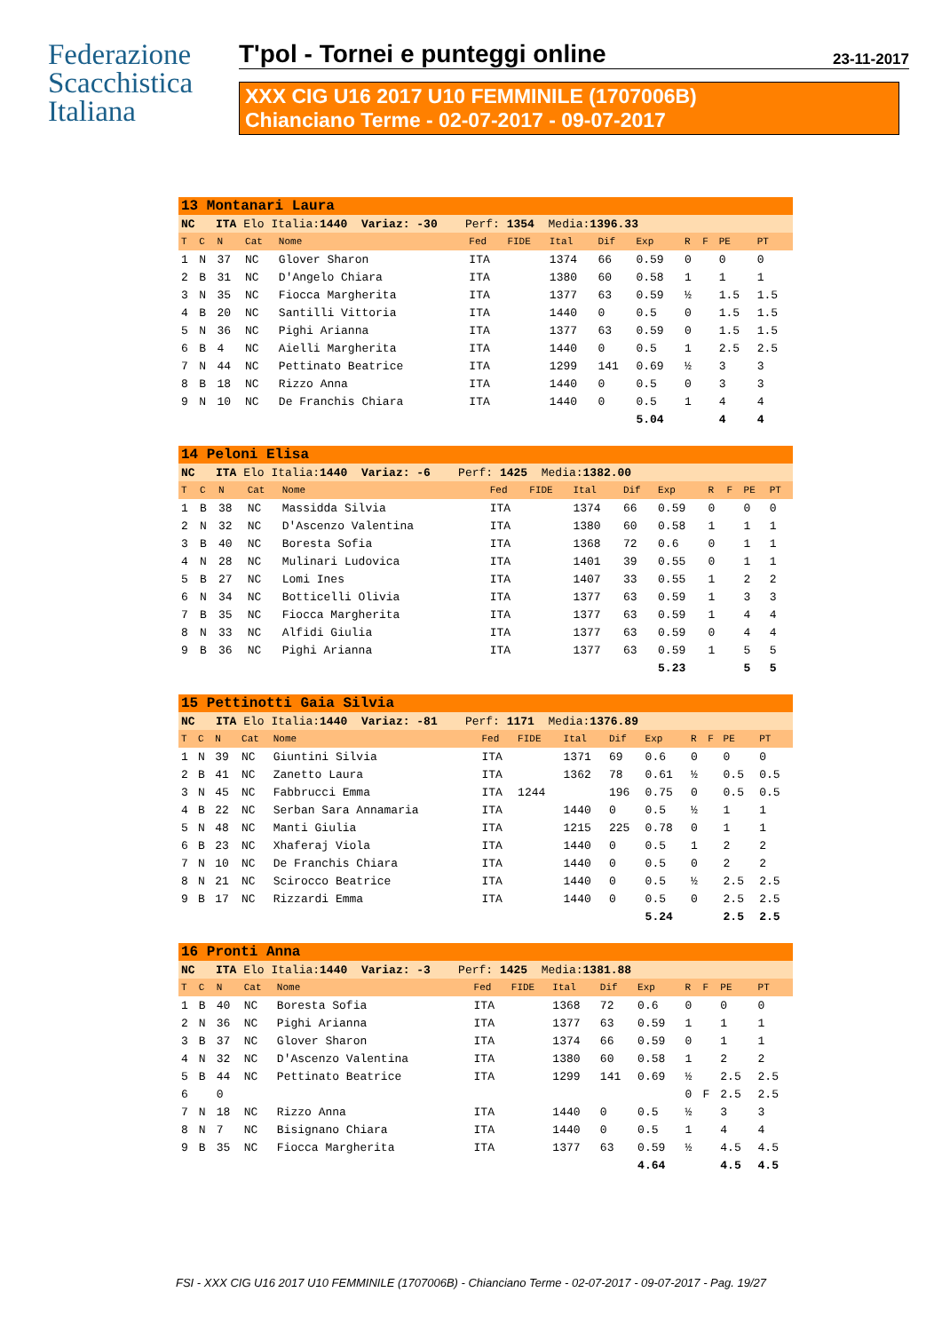Federazione
Scacchistica
Italiana
T'pol - Tornei e punteggi online 23-11-2017
XXX CIG U16 2017 U10 FEMMINILE (1707006B)
Chianciano Terme - 02-07-2017 - 09-07-2017
| 13 Montanari Laura | | | | | | | | | | | | | |
| NC ITA Elo Italia: 1440 Variaz: -30 Perf: 1354 Media: 1396.33 | | | | | | | | | | | | | |
| T | C | N | Cat | Nome | Fed | FIDE | Ital | Dif | Exp | R | F | PE | PT |
| 1 | N | 37 | NC | Glover Sharon | ITA | | 1374 | 66 | 0.59 | 0 | | 0 | 0 |
| 2 | B | 31 | NC | D'Angelo Chiara | ITA | | 1380 | 60 | 0.58 | 1 | | 1 | 1 |
| 3 | N | 35 | NC | Fiocca Margherita | ITA | | 1377 | 63 | 0.59 | ½ | | 1.5 | 1.5 |
| 4 | B | 20 | NC | Santilli Vittoria | ITA | | 1440 | 0 | 0.5 | 0 | | 1.5 | 1.5 |
| 5 | N | 36 | NC | Pighi Arianna | ITA | | 1377 | 63 | 0.59 | 0 | | 1.5 | 1.5 |
| 6 | B | 4 | NC | Aielli Margherita | ITA | | 1440 | 0 | 0.5 | 1 | | 2.5 | 2.5 |
| 7 | N | 44 | NC | Pettinato Beatrice | ITA | | 1299 | 141 | 0.69 | ½ | | 3 | 3 |
| 8 | B | 18 | NC | Rizzo Anna | ITA | | 1440 | 0 | 0.5 | 0 | | 3 | 3 |
| 9 | N | 10 | NC | De Franchis Chiara | ITA | | 1440 | 0 | 0.5 | 1 | | 4 | 4 |
| | | | | | | | | | 5.04 | | | 4 | 4 |
| 14 Peloni Elisa | | | | | | | | | | | | | |
| NC ITA Elo Italia: 1440 Variaz: -6 Perf: 1425 Media: 1382.00 | | | | | | | | | | | | | |
| T | C | N | Cat | Nome | Fed | FIDE | Ital | Dif | Exp | R | F | PE | PT |
| 1 | B | 38 | NC | Massidda Silvia | ITA | | 1374 | 66 | 0.59 | 0 | | 0 | 0 |
| 2 | N | 32 | NC | D'Ascenzo Valentina | ITA | | 1380 | 60 | 0.58 | 1 | | 1 | 1 |
| 3 | B | 40 | NC | Boresta Sofia | ITA | | 1368 | 72 | 0.6 | 0 | | 1 | 1 |
| 4 | N | 28 | NC | Mulinari Ludovica | ITA | | 1401 | 39 | 0.55 | 0 | | 1 | 1 |
| 5 | B | 27 | NC | Lomi Ines | ITA | | 1407 | 33 | 0.55 | 1 | | 2 | 2 |
| 6 | N | 34 | NC | Botticelli Olivia | ITA | | 1377 | 63 | 0.59 | 1 | | 3 | 3 |
| 7 | B | 35 | NC | Fiocca Margherita | ITA | | 1377 | 63 | 0.59 | 1 | | 4 | 4 |
| 8 | N | 33 | NC | Alfidi Giulia | ITA | | 1377 | 63 | 0.59 | 0 | | 4 | 4 |
| 9 | B | 36 | NC | Pighi Arianna | ITA | | 1377 | 63 | 0.59 | 1 | | 5 | 5 |
| | | | | | | | | | 5.23 | | | 5 | 5 |
| 15 Pettinotti Gaia Silvia | | | | | | | | | | | | | |
| NC ITA Elo Italia: 1440 Variaz: -81 Perf: 1171 Media: 1376.89 | | | | | | | | | | | | | |
| T | C | N | Cat | Nome | Fed | FIDE | Ital | Dif | Exp | R | F | PE | PT |
| 1 | N | 39 | NC | Giuntini Silvia | ITA | | 1371 | 69 | 0.6 | 0 | | 0 | 0 |
| 2 | B | 41 | NC | Zanetto Laura | ITA | | 1362 | 78 | 0.61 | ½ | | 0.5 | 0.5 |
| 3 | N | 45 | NC | Fabbrucci Emma | ITA | 1244 | | 196 | 0.75 | 0 | | 0.5 | 0.5 |
| 4 | B | 22 | NC | Serban Sara Annamaria | ITA | | 1440 | 0 | 0.5 | ½ | | 1 | 1 |
| 5 | N | 48 | NC | Manti Giulia | ITA | | 1215 | 225 | 0.78 | 0 | | 1 | 1 |
| 6 | B | 23 | NC | Xhaferaj Viola | ITA | | 1440 | 0 | 0.5 | 1 | | 2 | 2 |
| 7 | N | 10 | NC | De Franchis Chiara | ITA | | 1440 | 0 | 0.5 | 0 | | 2 | 2 |
| 8 | N | 21 | NC | Scirocco Beatrice | ITA | | 1440 | 0 | 0.5 | ½ | | 2.5 | 2.5 |
| 9 | B | 17 | NC | Rizzardi Emma | ITA | | 1440 | 0 | 0.5 | 0 | | 2.5 | 2.5 |
| | | | | | | | | | 5.24 | | | 2.5 | 2.5 |
| 16 Pronti Anna | | | | | | | | | | | | | |
| NC ITA Elo Italia: 1440 Variaz: -3 Perf: 1425 Media: 1381.88 | | | | | | | | | | | | | |
| T | C | N | Cat | Nome | Fed | FIDE | Ital | Dif | Exp | R | F | PE | PT |
| 1 | B | 40 | NC | Boresta Sofia | ITA | | 1368 | 72 | 0.6 | 0 | | 0 | 0 |
| 2 | N | 36 | NC | Pighi Arianna | ITA | | 1377 | 63 | 0.59 | 1 | | 1 | 1 |
| 3 | B | 37 | NC | Glover Sharon | ITA | | 1374 | 66 | 0.59 | 0 | | 1 | 1 |
| 4 | N | 32 | NC | D'Ascenzo Valentina | ITA | | 1380 | 60 | 0.58 | 1 | | 2 | 2 |
| 5 | B | 44 | NC | Pettinato Beatrice | ITA | | 1299 | 141 | 0.69 | ½ | | 2.5 | 2.5 |
| 6 | | 0 | | | | | | | | 0 | F | 2.5 | 2.5 |
| 7 | N | 18 | NC | Rizzo Anna | ITA | | 1440 | 0 | 0.5 | ½ | | 3 | 3 |
| 8 | N | 7 | NC | Bisignano Chiara | ITA | | 1440 | 0 | 0.5 | 1 | | 4 | 4 |
| 9 | B | 35 | NC | Fiocca Margherita | ITA | | 1377 | 63 | 0.59 | ½ | | 4.5 | 4.5 |
| | | | | | | | | | 4.64 | | | 4.5 | 4.5 |
FSI - XXX CIG U16 2017 U10 FEMMINILE (1707006B) - Chianciano Terme - 02-07-2017 - 09-07-2017 - Pag. 19/27